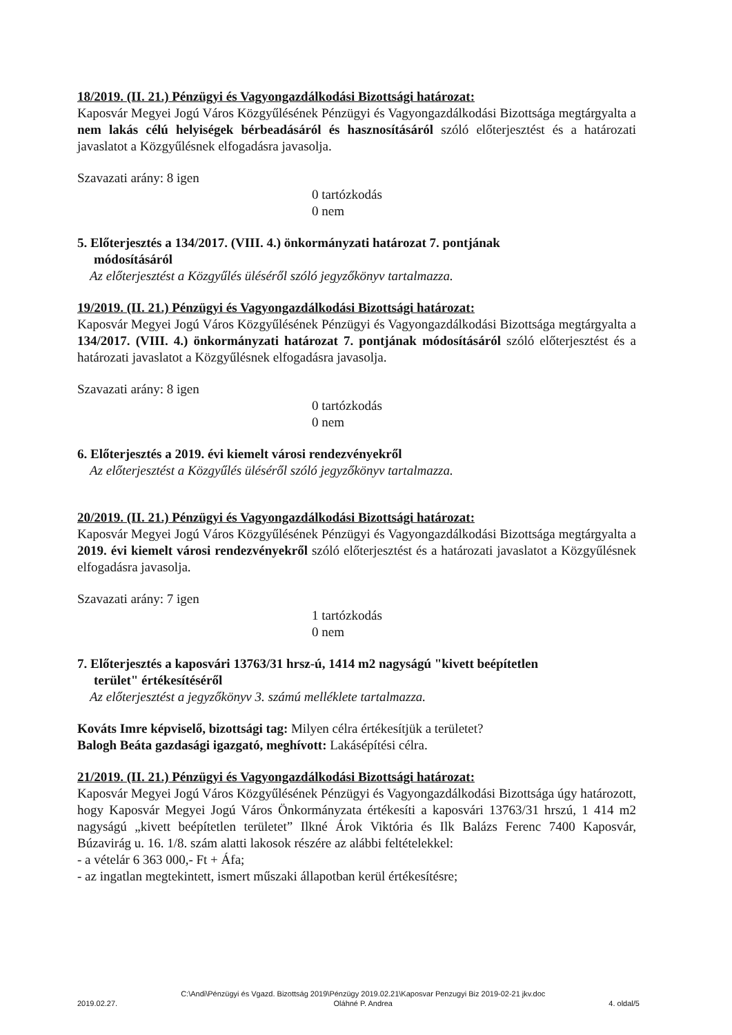18/2019. (II. 21.) Pénzügyi és Vagyongazdálkodási Bizottsági határozat:
Kaposvár Megyei Jogú Város Közgyűlésének Pénzügyi és Vagyongazdálkodási Bizottsága megtárgyalta a nem lakás célú helyiségek bérbeadásáról és hasznosításáról szóló előterjesztést és a határozati javaslatot a Közgyűlésnek elfogadásra javasolja.
Szavazati arány: 8 igen
0 tartózkodás
0 nem
5. Előterjesztés a 134/2017. (VIII. 4.) önkormányzati határozat 7. pontjának
módosításáról
Az előterjesztést a Közgyűlés üléséről szóló jegyzőkönyv tartalmazza.
19/2019. (II. 21.) Pénzügyi és Vagyongazdálkodási Bizottsági határozat:
Kaposvár Megyei Jogú Város Közgyűlésének Pénzügyi és Vagyongazdálkodási Bizottsága megtárgyalta a 134/2017. (VIII. 4.) önkormányzati határozat 7. pontjának módosításáról szóló előterjesztést és a határozati javaslatot a Közgyűlésnek elfogadásra javasolja.
Szavazati arány: 8 igen
0 tartózkodás
0 nem
6. Előterjesztés a 2019. évi kiemelt városi rendezvényekről
Az előterjesztést a Közgyűlés üléséről szóló jegyzőkönyv tartalmazza.
20/2019. (II. 21.) Pénzügyi és Vagyongazdálkodási Bizottsági határozat:
Kaposvár Megyei Jogú Város Közgyűlésének Pénzügyi és Vagyongazdálkodási Bizottsága megtárgyalta a 2019. évi kiemelt városi rendezvényekről szóló előterjesztést és a határozati javaslatot a Közgyűlésnek elfogadásra javasolja.
Szavazati arány: 7 igen
1 tartózkodás
0 nem
7. Előterjesztés a kaposvári 13763/31 hrsz-ú, 1414 m2 nagyságú "kivett beépítetlen
terület" értékesítéséről
Az előterjesztést a jegyzőkönyv 3. számú melléklete tartalmazza.
Kováts Imre képviselő, bizottsági tag: Milyen célra értékesítjük a területet?
Balogh Beáta gazdasági igazgató, meghívott: Lakásépítési célra.
21/2019. (II. 21.) Pénzügyi és Vagyongazdálkodási Bizottsági határozat:
Kaposvár Megyei Jogú Város Közgyűlésének Pénzügyi és Vagyongazdálkodási Bizottsága úgy határozott, hogy Kaposvár Megyei Jogú Város Önkormányzata értékesíti a kaposvári 13763/31 hrszú, 1 414 m2 nagyságú „kivett beépítetlen területet” Ilkné Árok Viktória és Ilk Balázs Ferenc 7400 Kaposvár, Búzavirág u. 16. 1/8. szám alatti lakosok részére az alábbi feltételekkel:
- a vételár 6 363 000,- Ft + Áfa;
- az ingatlan megtekintett, ismert műszaki állapotban kerül értékesítésre;
2019.02.27. C:\Andi\Pénzügyi és Vgazd. Bizottság 2019\Pénzügy 2019.02.21\Kaposvar Penzugyi Biz 2019-02-21 jkv.doc
Oláhné P. Andrea 4. oldal/5